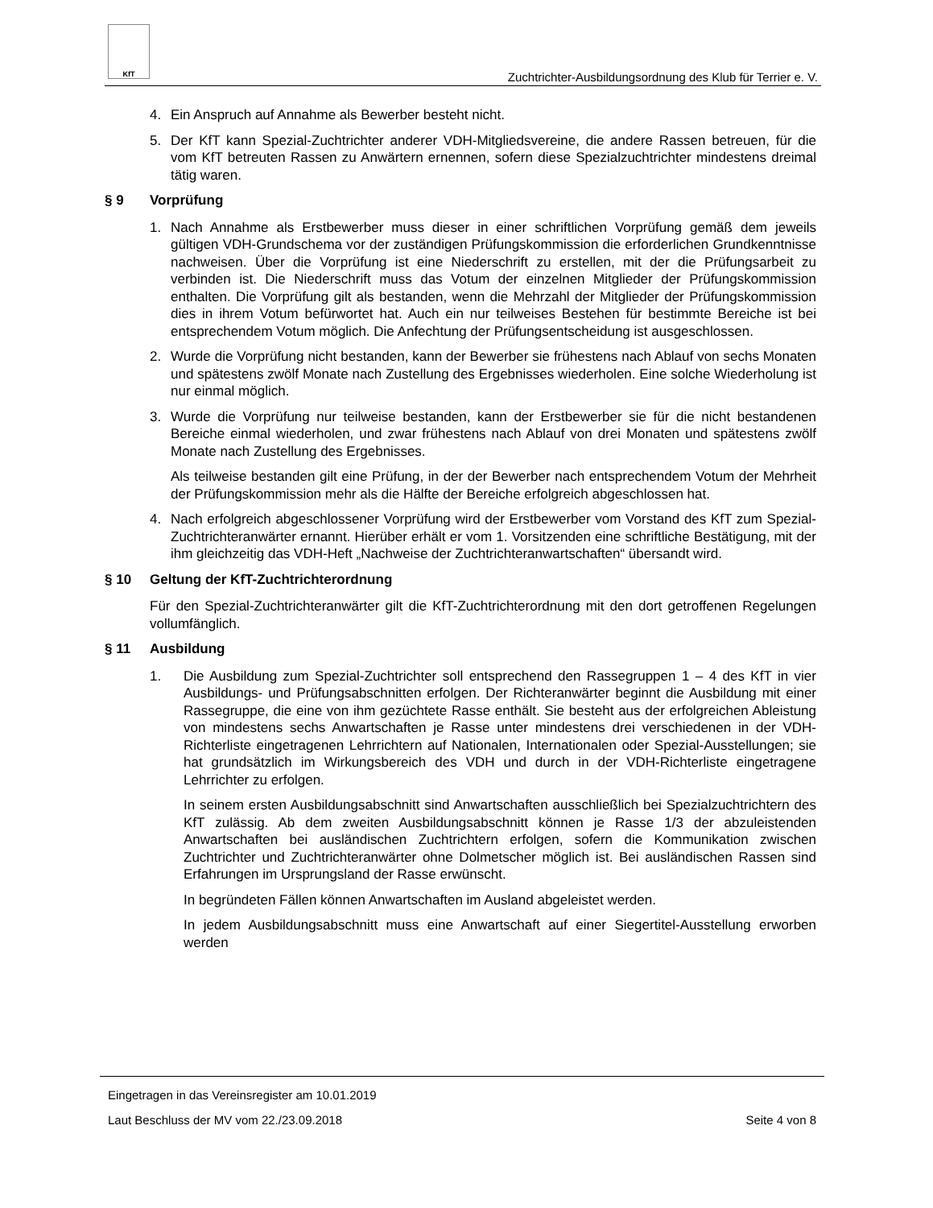KfT
Zuchtrichter-Ausbildungsordnung des Klub für Terrier e. V.
4. Ein Anspruch auf Annahme als Bewerber besteht nicht.
5. Der KfT kann Spezial-Zuchtrichter anderer VDH-Mitgliedsvereine, die andere Rassen betreuen, für die vom KfT betreuten Rassen zu Anwärtern ernennen, sofern diese Spezialzuchtrichter mindestens dreimal tätig waren.
§ 9 Vorprüfung
1. Nach Annahme als Erstbewerber muss dieser in einer schriftlichen Vorprüfung gemäß dem jeweils gültigen VDH-Grundschema vor der zuständigen Prüfungskommission die erforderlichen Grundkenntnisse nachweisen. Über die Vorprüfung ist eine Niederschrift zu erstellen, mit der die Prüfungsarbeit zu verbinden ist. Die Niederschrift muss das Votum der einzelnen Mitglieder der Prüfungskommission enthalten. Die Vorprüfung gilt als bestanden, wenn die Mehrzahl der Mitglieder der Prüfungskommission dies in ihrem Votum befürwortet hat. Auch ein nur teilweises Bestehen für bestimmte Bereiche ist bei entsprechendem Votum möglich. Die Anfechtung der Prüfungsentscheidung ist ausgeschlossen.
2. Wurde die Vorprüfung nicht bestanden, kann der Bewerber sie frühestens nach Ablauf von sechs Monaten und spätestens zwölf Monate nach Zustellung des Ergebnisses wiederholen. Eine solche Wiederholung ist nur einmal möglich.
3. Wurde die Vorprüfung nur teilweise bestanden, kann der Erstbewerber sie für die nicht bestandenen Bereiche einmal wiederholen, und zwar frühestens nach Ablauf von drei Monaten und spätestens zwölf Monate nach Zustellung des Ergebnisses.
Als teilweise bestanden gilt eine Prüfung, in der der Bewerber nach entsprechendem Votum der Mehrheit der Prüfungskommission mehr als die Hälfte der Bereiche erfolgreich abgeschlossen hat.
4. Nach erfolgreich abgeschlossener Vorprüfung wird der Erstbewerber vom Vorstand des KfT zum Spezial-Zuchtrichteranwärter ernannt. Hierüber erhält er vom 1. Vorsitzenden eine schriftliche Bestätigung, mit der ihm gleichzeitig das VDH-Heft „Nachweise der Zuchtrichteranwartschaften“ übersandt wird.
§ 10 Geltung der KfT-Zuchtrichterordnung
Für den Spezial-Zuchtrichteranwärter gilt die KfT-Zuchtrichterordnung mit den dort getroffenen Regelungen vollumfänglich.
§ 11 Ausbildung
1. Die Ausbildung zum Spezial-Zuchtrichter soll entsprechend den Rassegruppen 1 – 4 des KfT in vier Ausbildungs- und Prüfungsabschnitten erfolgen. Der Richteranwärter beginnt die Ausbildung mit einer Rassegruppe, die eine von ihm gezüchtete Rasse enthält. Sie besteht aus der erfolgreichen Ableistung von mindestens sechs Anwartschaften je Rasse unter mindestens drei verschiedenen in der VDH-Richterliste eingetragenen Lehrrichtern auf Nationalen, Internationalen oder Spezial-Ausstellungen; sie hat grundsätzlich im Wirkungsbereich des VDH und durch in der VDH-Richterliste eingetragene Lehrrichter zu erfolgen.
In seinem ersten Ausbildungsabschnitt sind Anwartschaften ausschließlich bei Spezialzuchtrichtern des KfT zulässig. Ab dem zweiten Ausbildungsabschnitt können je Rasse 1/3 der abzuleistenden Anwartschaften bei ausländischen Zuchtrichtern erfolgen, sofern die Kommunikation zwischen Zuchtrichter und Zuchtrichteranwärter ohne Dolmetscher möglich ist. Bei ausländischen Rassen sind Erfahrungen im Ursprungsland der Rasse erwünscht.
In begründeten Fällen können Anwartschaften im Ausland abgeleistet werden.
In jedem Ausbildungsabschnitt muss eine Anwartschaft auf einer Siegertitel-Ausstellung erworben werden
Eingetragen in das Vereinsregister am 10.01.2019
Laut Beschluss der MV vom 22./23.09.2018 Seite 4 von 8